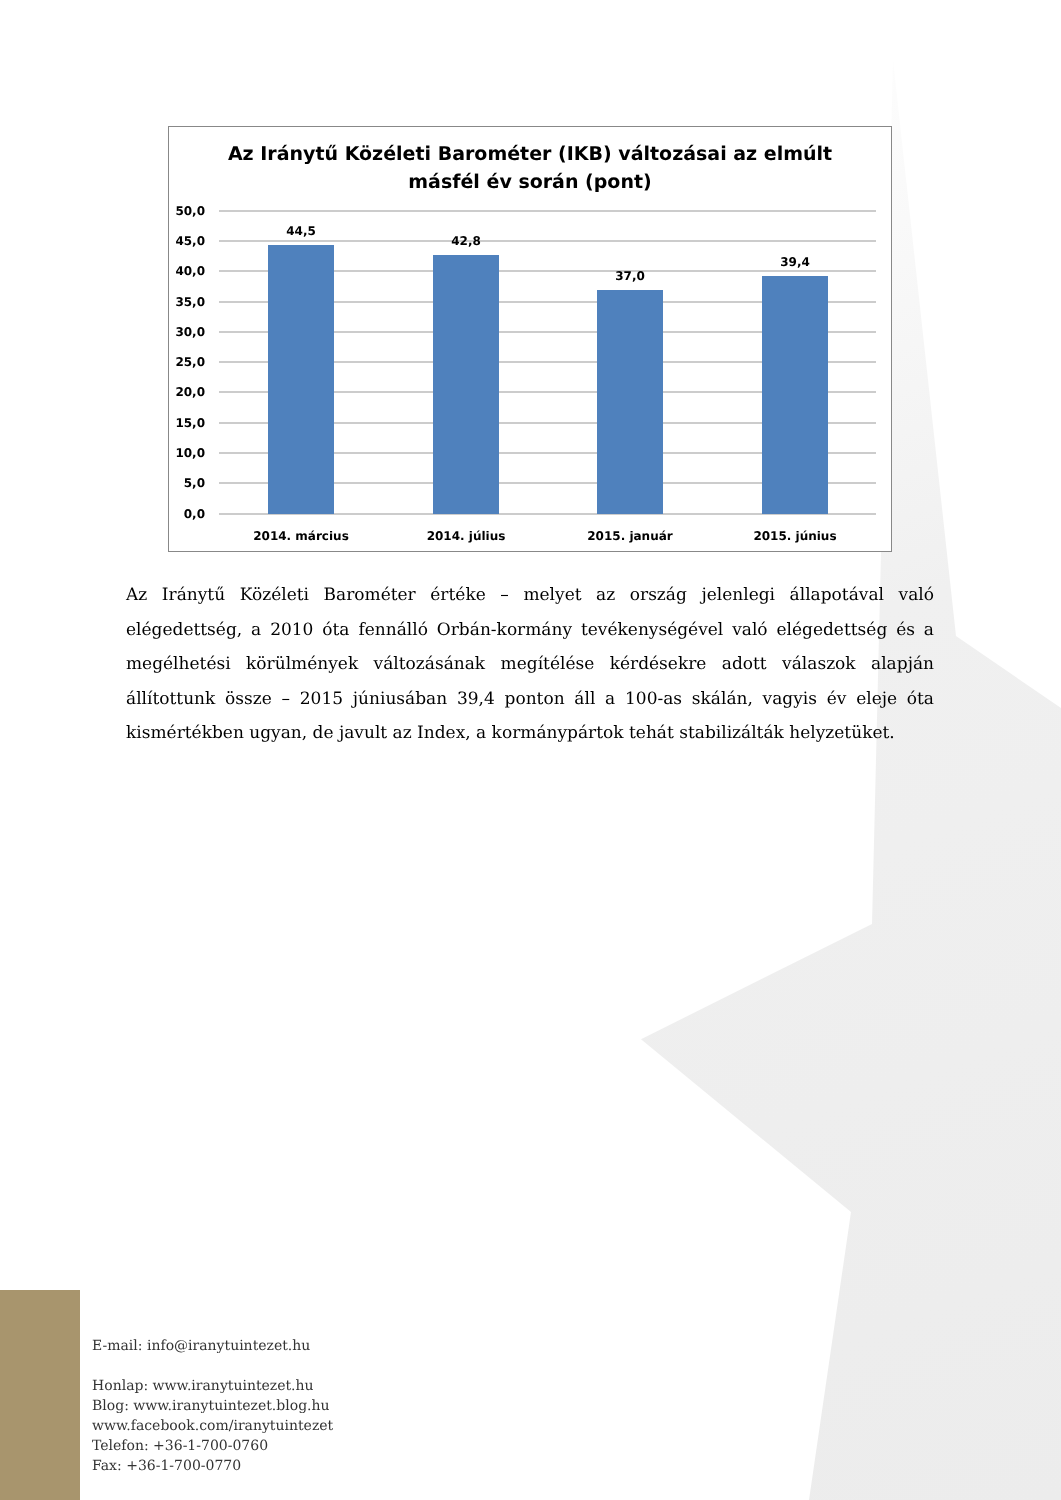Az Iránytű Közéleti Barométer (IKB) változásai az elmúlt
másfél év során (pont)
50,0
45,0
40,0
35,0
30,0
25,0
20,0
15,0
10,0
5,0
0,0
44,5
42,8
37,0
39,4
2014. március
2014. július
2015. január
2015. június
Az Iránytű Közéleti Barométer értéke – melyet az ország jelenlegi állapotával való elégedettség, a 2010 óta fennálló Orbán-kormány tevékenységével való elégedettség és a megélhetési körülmények változásának megítélése kérdésekre adott válaszok alapján állítottunk össze – 2015 júniusában 39,4 ponton áll a 100-as skálán, vagyis év eleje óta kismértékben ugyan, de javult az Index, a kormánypártok tehát stabilizálták helyzetüket.
E-mail: info@iranytuintezet.hu
Honlap: www.iranytuintezet.hu
Blog: www.iranytuintezet.blog.hu
www.facebook.com/iranytuintezet
Telefon: +36-1-700-0760
Fax: +36-1-700-0770